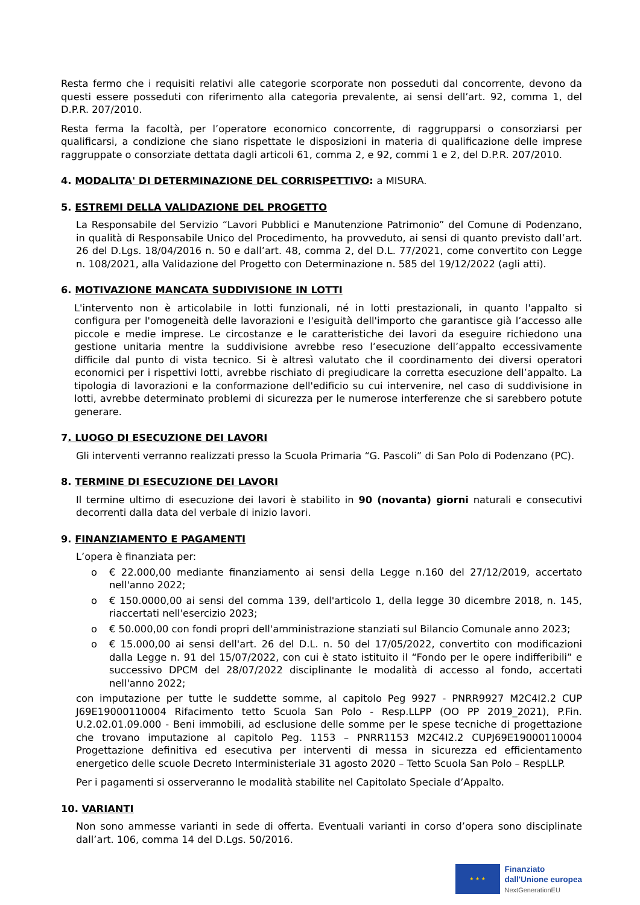Resta fermo che i requisiti relativi alle categorie scorporate non posseduti dal concorrente, devono da questi essere posseduti con riferimento alla categoria prevalente, ai sensi dell’art. 92, comma 1, del D.P.R. 207/2010.
Resta ferma la facoltà, per l’operatore economico concorrente, di raggrupparsi o consorziarsi per qualificarsi, a condizione che siano rispettate le disposizioni in materia di qualificazione delle imprese raggruppate o consorziate dettata dagli articoli 61, comma 2, e 92, commi 1 e 2, del D.P.R. 207/2010.
4. MODALITA' DI DETERMINAZIONE DEL CORRISPETTIVO: a MISURA.
5. ESTREMI DELLA VALIDAZIONE DEL PROGETTO
La Responsabile del Servizio “Lavori Pubblici e Manutenzione Patrimonio” del Comune di Podenzano, in qualità di Responsabile Unico del Procedimento, ha provveduto, ai sensi di quanto previsto dall’art. 26 del D.Lgs. 18/04/2016 n. 50 e dall’art. 48, comma 2, del D.L. 77/2021, come convertito con Legge n. 108/2021, alla Validazione del Progetto con Determinazione n. 585 del 19/12/2022 (agli atti).
6. MOTIVAZIONE MANCATA SUDDIVISIONE IN LOTTI
L'intervento non è articolabile in lotti funzionali, né in lotti prestazionali, in quanto l'appalto si configura per l'omogeneità delle lavorazioni e l'esiguità dell'importo che garantisce già l’accesso alle piccole e medie imprese. Le circostanze e le caratteristiche dei lavori da eseguire richiedono una gestione unitaria mentre la suddivisione avrebbe reso l’esecuzione dell’appalto eccessivamente difficile dal punto di vista tecnico. Si è altresì valutato che il coordinamento dei diversi operatori economici per i rispettivi lotti, avrebbe rischiato di pregiudicare la corretta esecuzione dell’appalto. La tipologia di lavorazioni e la conformazione dell'edificio su cui intervenire, nel caso di suddivisione in lotti, avrebbe determinato problemi di sicurezza per le numerose interferenze che si sarebbero potute generare.
7. LUOGO DI ESECUZIONE DEI LAVORI
Gli interventi verranno realizzati presso la Scuola Primaria “G. Pascoli” di San Polo di Podenzano (PC).
8. TERMINE DI ESECUZIONE DEI LAVORI
Il termine ultimo di esecuzione dei lavori è stabilito in 90 (novanta) giorni naturali e consecutivi decorrenti dalla data del verbale di inizio lavori.
9. FINANZIAMENTO E PAGAMENTI
L’opera è finanziata per:
o € 22.000,00 mediante finanziamento ai sensi della Legge n.160 del 27/12/2019, accertato nell'anno 2022;
o € 150.0000,00 ai sensi del comma 139, dell'articolo 1, della legge 30 dicembre 2018, n. 145, riaccertati nell'esercizio 2023;
o € 50.000,00 con fondi propri dell'amministrazione stanziati sul Bilancio Comunale anno 2023;
o € 15.000,00 ai sensi dell'art. 26 del D.L. n. 50 del 17/05/2022, convertito con modificazioni dalla Legge n. 91 del 15/07/2022, con cui è stato istituito il “Fondo per le opere indifferibili” e successivo DPCM del 28/07/2022 disciplinante le modalità di accesso al fondo, accertati nell'anno 2022;
con imputazione per tutte le suddette somme, al capitolo Peg 9927 - PNRR9927 M2C4I2.2 CUP J69E19000110004 Rifacimento tetto Scuola San Polo - Resp.LLPP (OO PP 2019_2021), P.Fin. U.2.02.01.09.000 - Beni immobili, ad esclusione delle somme per le spese tecniche di progettazione che trovano imputazione al capitolo Peg. 1153 – PNRR1153 M2C4I2.2 CUPJ69E19000110004 Progettazione definitiva ed esecutiva per interventi di messa in sicurezza ed efficientamento energetico delle scuole Decreto Interministeriale 31 agosto 2020 – Tetto Scuola San Polo – RespLLP.
Per i pagamenti si osserveranno le modalità stabilite nel Capitolato Speciale d’Appalto.
10. VARIANTI
Non sono ammesse varianti in sede di offerta. Eventuali varianti in corso d’opera sono disciplinate dall’art. 106, comma 14 del D.Lgs. 50/2016.
★ ★ ★
Finanziato
dall'Unione europea
NextGenerationEU